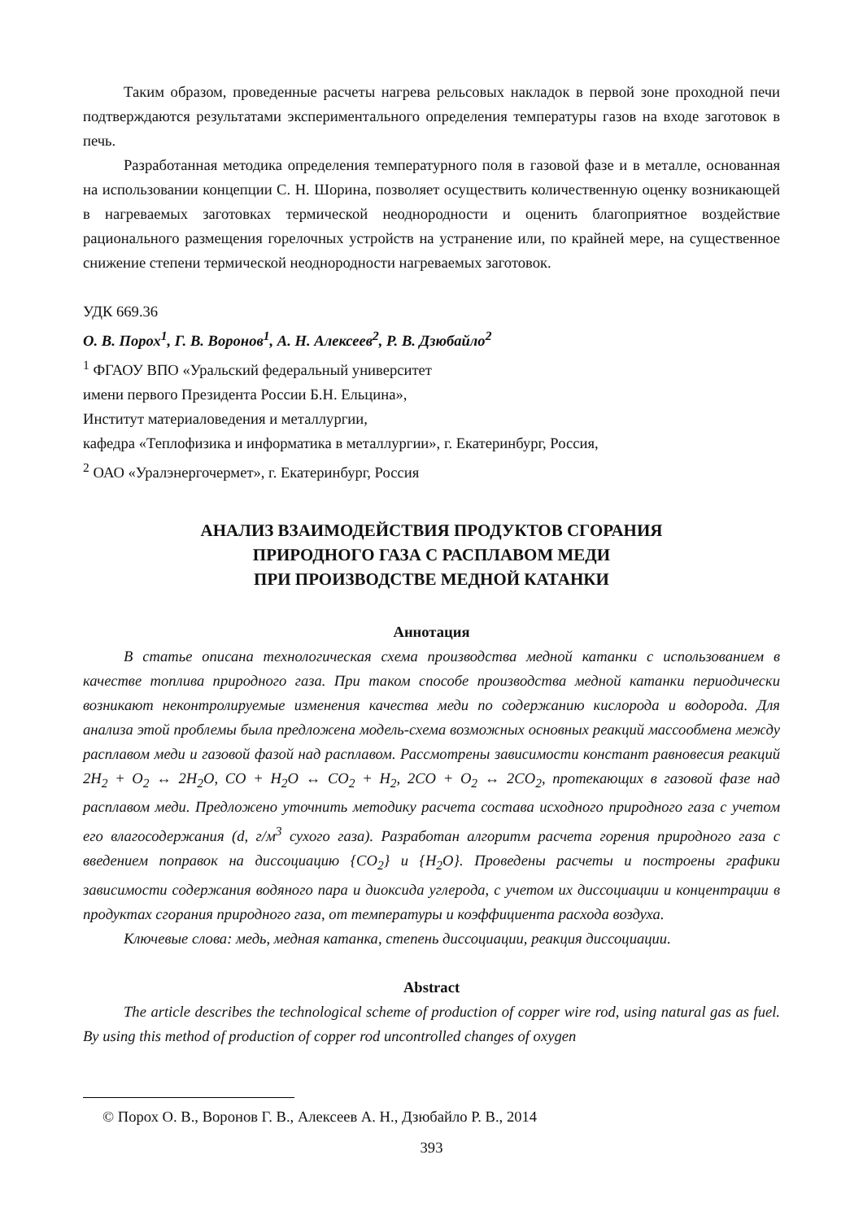Таким образом, проведенные расчеты нагрева рельсовых накладок в первой зоне проходной печи подтверждаются результатами экспериментального определения температуры газов на входе заготовок в печь.
Разработанная методика определения температурного поля в газовой фазе и в металле, основанная на использовании концепции С. Н. Шорина, позволяет осуществить количественную оценку возникающей в нагреваемых заготовках термической неоднородности и оценить благоприятное воздействие рационального размещения горелочных устройств на устранение или, по крайней мере, на существенное снижение степени термической неоднородности нагреваемых заготовок.
УДК 669.36
О. В. Порох<sup>1</sup>, Г. В. Воронов<sup>1</sup>, А. Н. Алексеев<sup>2</sup>, Р. В. Дзюбайло<sup>2</sup>
<sup>1</sup> ФГАОУ ВПО «Уральский федеральный университет
имени первого Президента России Б.Н. Ельцина»,
Институт материаловедения и металлургии,
кафедра «Теплофизика и информатика в металлургии», г. Екатеринбург, Россия,
<sup>2</sup> ОАО «Уралэнергочермет», г. Екатеринбург, Россия
АНАЛИЗ ВЗАИМОДЕЙСТВИЯ ПРОДУКТОВ СГОРАНИЯ
ПРИРОДНОГО ГАЗА С РАСПЛАВОМ МЕДИ
ПРИ ПРОИЗВОДСТВЕ МЕДНОЙ КАТАНКИ
Аннотация
В статье описана технологическая схема производства медной катанки с использованием в качестве топлива природного газа. При таком способе производства медной катанки периодически возникают неконтролируемые изменения качества меди по содержанию кислорода и водорода. Для анализа этой проблемы была предложена модель-схема возможных основных реакций массообмена между расплавом меди и газовой фазой над расплавом. Рассмотрены зависимости констант равновесия реакций 2H<sub>2</sub> + O<sub>2</sub> ↔ 2H<sub>2</sub>O, CO + H<sub>2</sub>O ↔ CO<sub>2</sub> + H<sub>2</sub>, 2CO + O<sub>2</sub> ↔ 2CO<sub>2</sub>, протекающих в газовой фазе над расплавом меди. Предложено уточнить методику расчета состава исходного природного газа с учетом его влагосодержания (d, г/м<sup>3</sup> сухого газа). Разработан алгоритм расчета горения природного газа с введением поправок на диссоциацию {CO<sub>2</sub>} и {H<sub>2</sub>O}. Проведены расчеты и построены графики зависимости содержания водяного пара и диоксида углерода, с учетом их диссоциации и концентрации в продуктах сгорания природного газа, от температуры и коэффициента расхода воздуха.
Ключевые слова: медь, медная катанка, степень диссоциации, реакция диссоциации.
Abstract
The article describes the technological scheme of production of copper wire rod, using natural gas as fuel. By using this method of production of copper rod uncontrolled changes of oxygen
© Порох О. В., Воронов Г. В., Алексеев А. Н., Дзюбайло Р. В., 2014
393